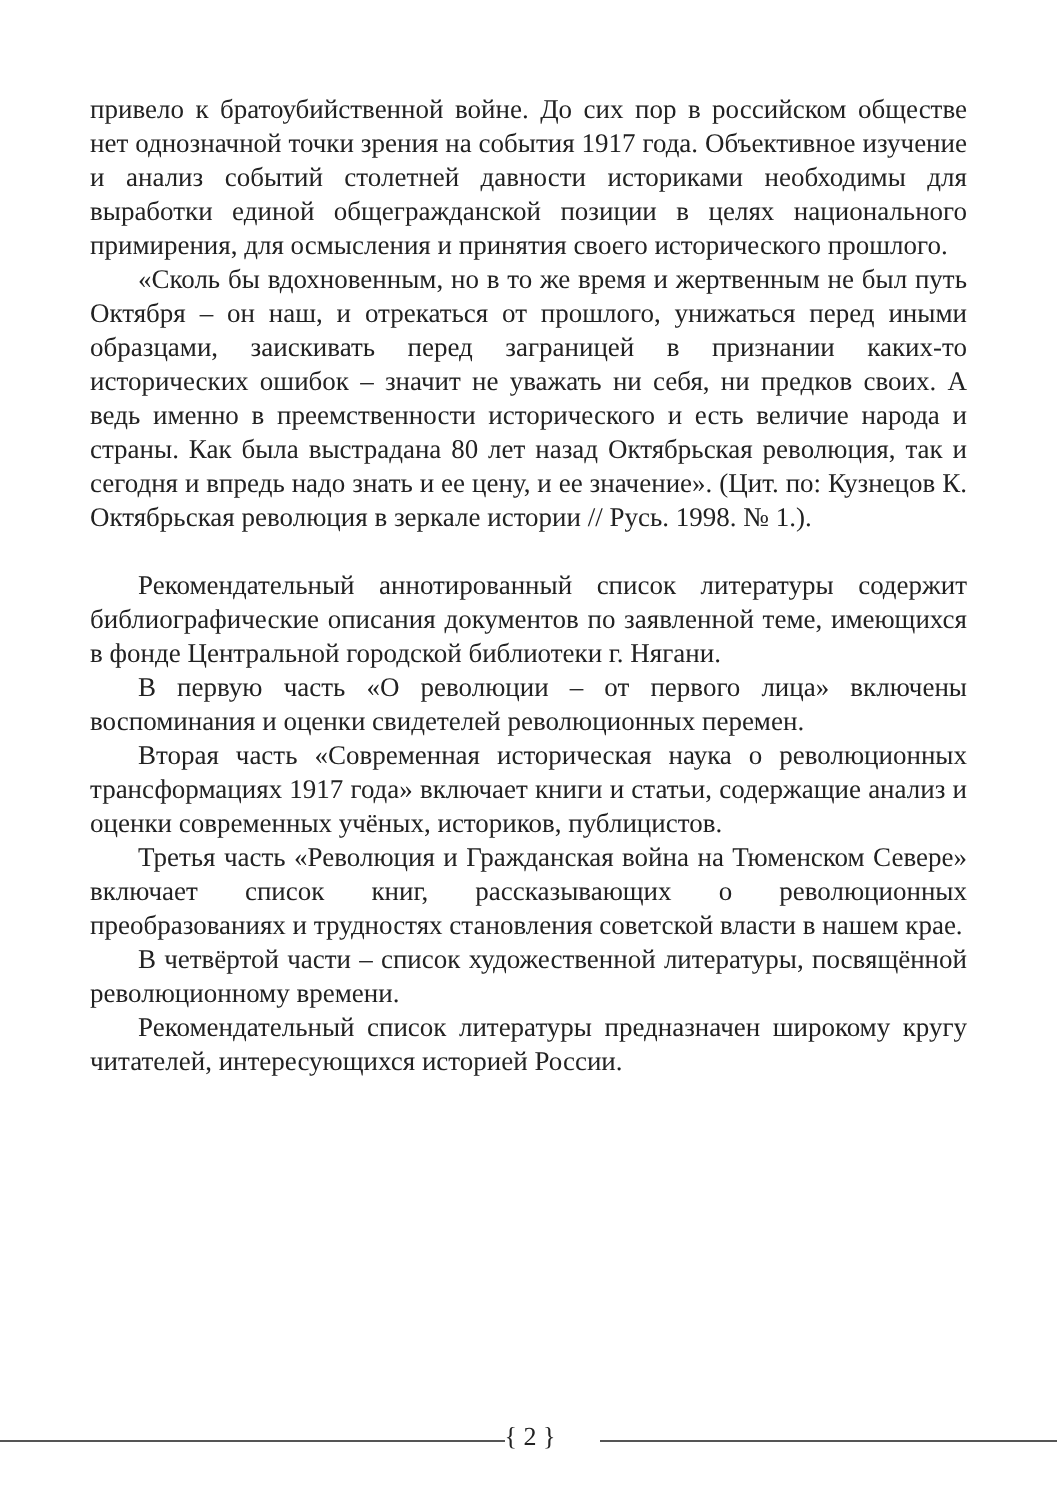привело к братоубийственной войне. До сих пор в российском обществе нет однозначной точки зрения на события 1917 года. Объективное изучение и анализ событий столетней давности историками необходимы для выработки единой общегражданской позиции в целях национального примирения, для осмысления и принятия своего исторического прошлого.
«Сколь бы вдохновенным, но в то же время и жертвенным не был путь Октября – он наш, и отрекаться от прошлого, унижаться перед иными образцами, заискивать перед заграницей в признании каких-то исторических ошибок – значит не уважать ни себя, ни предков своих. А ведь именно в преемственности исторического и есть величие народа и страны. Как была выстрадана 80 лет назад Октябрьская революция, так и сегодня и впредь надо знать и ее цену, и ее значение». (Цит. по: Кузнецов К. Октябрьская революция в зеркале истории // Русь. 1998. № 1.).
Рекомендательный аннотированный список литературы содержит библиографические описания документов по заявленной теме, имеющихся в фонде Центральной городской библиотеки г. Нягани.
В первую часть «О революции – от первого лица» включены воспоминания и оценки свидетелей революционных перемен.
Вторая часть «Современная историческая наука о революционных трансформациях 1917 года» включает книги и статьи, содержащие анализ и оценки современных учёных, историков, публицистов.
Третья часть «Революция и Гражданская война на Тюменском Севере» включает список книг, рассказывающих о революционных преобразованиях и трудностях становления советской власти в нашем крае.
В четвёртой части – список художественной литературы, посвящённой революционному времени.
Рекомендательный список литературы предназначен широкому кругу читателей, интересующихся историей России.
{ 2 }